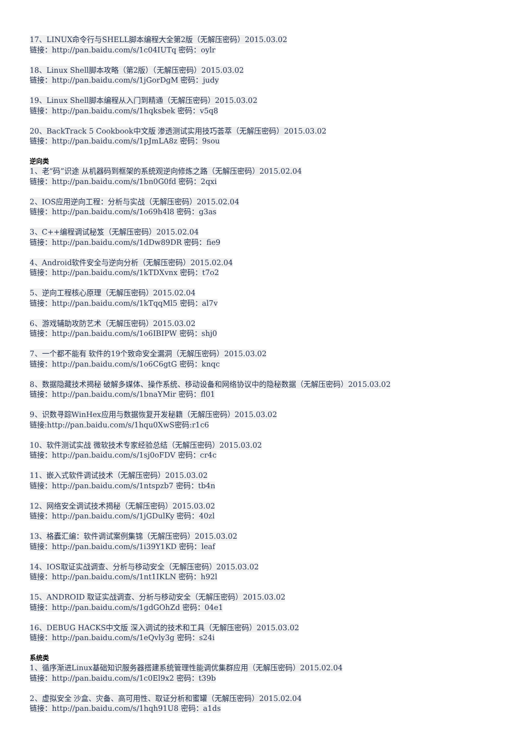17、LINUX命令行与SHELL脚本编程大全第2版（无解压密码）2015.03.02
链接：http://pan.baidu.com/s/1c04IUTq 密码：oylr
18、Linux Shell脚本攻略（第2版）（无解压密码）2015.03.02
链接：http://pan.baidu.com/s/1jGorDgM 密码：judy
19、Linux Shell脚本编程从入门到精通（无解压密码）2015.03.02
链接：http://pan.baidu.com/s/1hqksbek 密码：v5q8
20、BackTrack 5 Cookbook中文版 渗透测试实用技巧荟萃（无解压密码）2015.03.02
链接：http://pan.baidu.com/s/1pJmLA8z 密码：9sou
逆向类
1、老“码”识途 从机器码到框架的系统观逆向修炼之路（无解压密码）2015.02.04
链接：http://pan.baidu.com/s/1bn0G0fd 密码：2qxi
2、IOS应用逆向工程：分析与实战（无解压密码）2015.02.04
链接：http://pan.baidu.com/s/1o69h4l8 密码：g3as
3、C++编程调试秘笈（无解压密码）2015.02.04
链接：http://pan.baidu.com/s/1dDw89DR 密码：fie9
4、Android软件安全与逆向分析（无解压密码）2015.02.04
链接：http://pan.baidu.com/s/1kTDXvnx 密码：t7o2
5、逆向工程核心原理（无解压密码）2015.02.04
链接：http://pan.baidu.com/s/1kTqqMl5 密码：al7v
6、游戏辅助攻防艺术（无解压密码）2015.03.02
链接：http://pan.baidu.com/s/1o6IBIPW 密码：shj0
7、一个都不能有 软件的19个致命安全漏洞（无解压密码）2015.03.02
链接：http://pan.baidu.com/s/1o6C6gtG 密码：knqc
8、数据隐藏技术揭秘 破解多媒体、操作系统、移动设备和网络协议中的隐秘数据（无解压密码）2015.03.02
链接：http://pan.baidu.com/s/1bnaYMir 密码：fl01
9、识数寻踪WinHex应用与数据恢复开发秘籍（无解压密码）2015.03.02
链接:http://pan.baidu.com/s/1hqu0XwS密码:r1c6
10、软件测试实战 微软技术专家经验总结（无解压密码）2015.03.02
链接：http://pan.baidu.com/s/1sj0oFDV 密码：cr4c
11、嵌入式软件调试技术（无解压密码）2015.03.02
链接：http://pan.baidu.com/s/1ntspzb7 密码：tb4n
12、网络安全调试技术揭秘（无解压密码）2015.03.02
链接：http://pan.baidu.com/s/1jGDulKy 密码：40zl
13、格蠹汇编：软件调试案例集锦（无解压密码）2015.03.02
链接：http://pan.baidu.com/s/1i39Y1KD 密码：leaf
14、IOS取证实战调查、分析与移动安全（无解压密码）2015.03.02
链接：http://pan.baidu.com/s/1nt1IKLN 密码：h92l
15、ANDROID 取证实战调查、分析与移动安全（无解压密码）2015.03.02
链接：http://pan.baidu.com/s/1gdGOhZd 密码：04e1
16、DEBUG HACKS中文版 深入调试的技术和工具（无解压密码）2015.03.02
链接：http://pan.baidu.com/s/1eQvly3g 密码：s24i
系统类
1、循序渐进Linux基础知识服务器搭建系统管理性能调优集群应用（无解压密码）2015.02.04
链接：http://pan.baidu.com/s/1c0El9x2 密码：t39b
2、虚拟安全 沙盒、灾备、高可用性、取证分析和蜜罐（无解压密码）2015.02.04
链接：http://pan.baidu.com/s/1hqh91U8 密码：a1ds